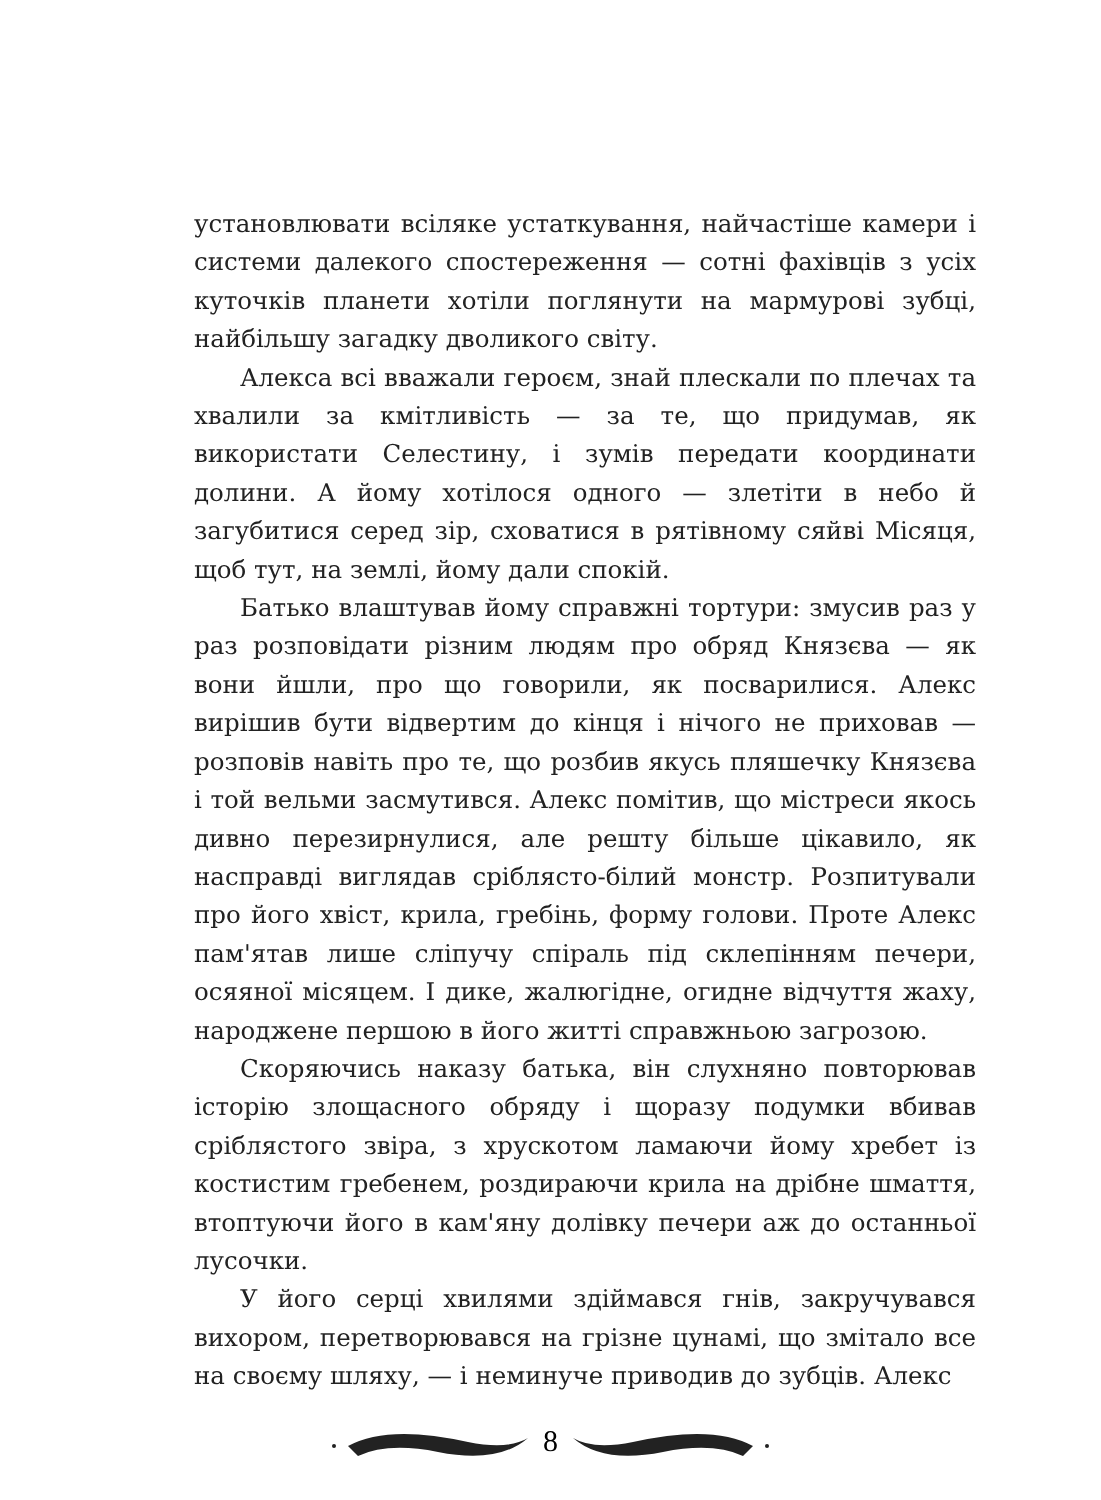установлювати всіляке устаткування, найчастіше камери і системи далекого спостереження — сотні фахівців з усіх куточків планети хотіли поглянути на мармурові зубці, найбільшу загадку дволикого світу.
Алекса всі вважали героєм, знай плескали по плечах та хвалили за кмітливість — за те, що придумав, як використати Селестину, і зумів передати координати долини. А йому хотілося одного — злетіти в небо й загубитися серед зір, сховатися в рятівному сяйві Місяця, щоб тут, на землі, йому дали спокій.
Батько влаштував йому справжні тортури: змусив раз у раз розповідати різним людям про обряд Князєва — як вони йшли, про що говорили, як посварилися. Алекс вирішив бути відвертим до кінця і нічого не приховав — розповів навіть про те, що розбив якусь пляшечку Князєва і той вельми засмутився. Алекс помітив, що містреси якось дивно перезирнулися, але решту більше цікавило, як насправді виглядав сріблясто-білий монстр. Розпитували про його хвіст, крила, гребінь, форму голови. Проте Алекс пам'ятав лише сліпучу спіраль під склепінням печери, осяяної місяцем. І дике, жалюгідне, огидне відчуття жаху, народжене першою в його житті справжньою загрозою.
Скоряючись наказу батька, він слухняно повторював історію злощасного обряду і щоразу подумки вбивав сріблястого звіра, з хрускотом ламаючи йому хребет із костистим гребенем, роздираючи крила на дрібне шмаття, втоптуючи його в кам'яну долівку печери аж до останньої лусочки.
У його серці хвилями здіймався гнів, закручувався вихором, перетворювався на грізне цунамі, що змітало все на своєму шляху, — і неминуче приводив до зубців. Алекс
8